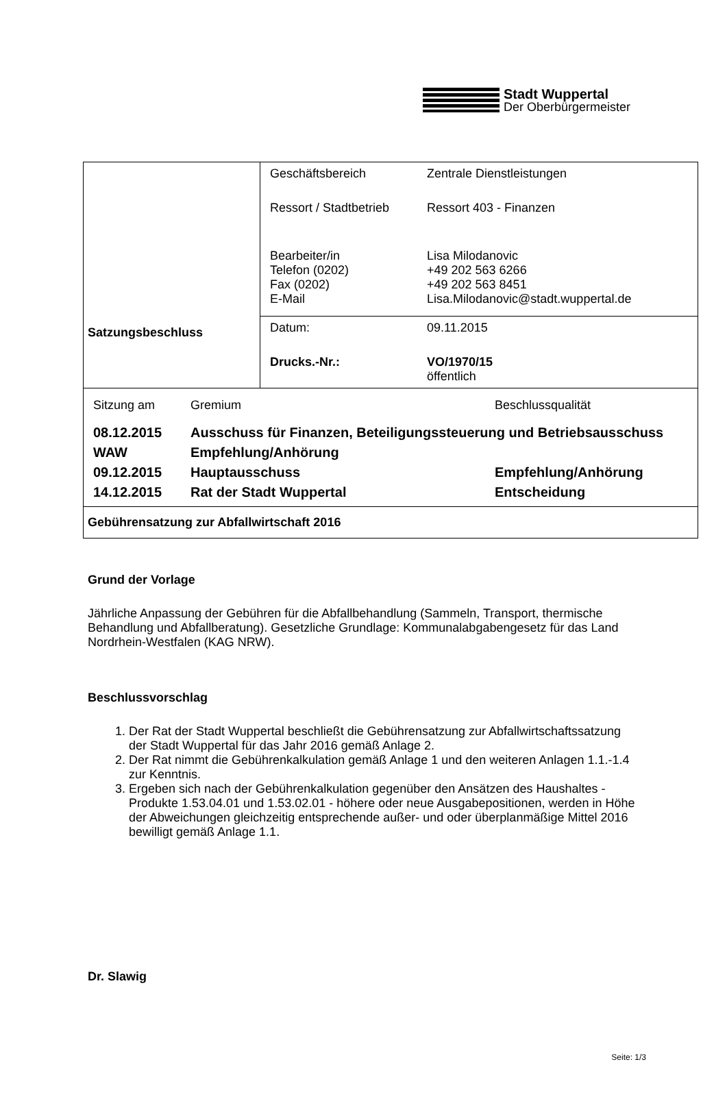Stadt Wuppertal
Der Oberbürgermeister
| Satzungsbeschluss | / Geschäftsbereich / Zentrale Dienstleistungen / / Ressort / Stadtbetrieb / Ressort 403 - Finanzen / / Bearbeiter/in Telefon (0202) Fax (0202) E-Mail / Lisa Milodanovic +49 202 563 6266 +49 202 563 8451 Lisa.Milodanovic@stadt.wuppertal.de / |
| | / Datum: / 09.11.2015 / / Drucks.-Nr.: / VO/1970/15 öffentlich / |
| / Sitzung am / Gremium / Beschlussqualität / / 08.12.2015 / Ausschuss für Finanzen, Beteiligungssteuerung und Betriebsausschuss / / / WAW / Empfehlung/Anhörung / / / 09.12.2015 / Hauptausschuss / Empfehlung/Anhörung / / 14.12.2015 / Rat der Stadt Wuppertal / Entscheidung / | |
| Gebührensatzung zur Abfallwirtschaft 2016 | |
Grund der Vorlage
Jährliche Anpassung der Gebühren für die Abfallbehandlung (Sammeln, Transport, thermische Behandlung und Abfallberatung). Gesetzliche Grundlage: Kommunalabgabengesetz für das Land Nordrhein-Westfalen (KAG NRW).
Beschlussvorschlag
1. Der Rat der Stadt Wuppertal beschließt die Gebührensatzung zur Abfallwirtschaftssatzung der Stadt Wuppertal für das Jahr 2016 gemäß Anlage 2.
2. Der Rat nimmt die Gebührenkalkulation gemäß Anlage 1 und den weiteren Anlagen 1.1.-1.4 zur Kenntnis.
3. Ergeben sich nach der Gebührenkalkulation gegenüber den Ansätzen des Haushaltes - Produkte 1.53.04.01 und 1.53.02.01 - höhere oder neue Ausgabepositionen, werden in Höhe der Abweichungen gleichzeitig entsprechende außer- und oder überplanmäßige Mittel 2016 bewilligt gemäß Anlage 1.1.
Dr. Slawig
Seite: 1/3